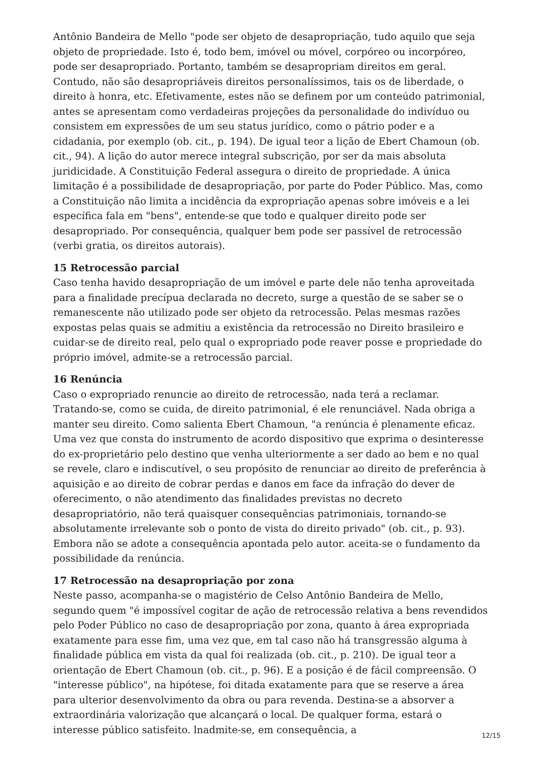Antônio Bandeira de Mello "pode ser objeto de desapropriação, tudo aquilo que seja objeto de propriedade. Isto é, todo bem, imóvel ou móvel, corpóreo ou incorpóreo, pode ser desapropriado. Portanto, também se desapropriam direitos em geral. Contudo, não são desapropriáveis direitos personalíssimos, tais os de liberdade, o direito à honra, etc. Efetivamente, estes não se definem por um conteúdo patrimonial, antes se apresentam como verdadeiras projeções da personalidade do indivíduo ou consistem em expressões de um seu status jurídico, como o pátrio poder e a cidadania, por exemplo (ob. cit., p. 194). De igual teor a lição de Ebert Chamoun (ob. cit., 94). A lição do autor merece integral subscrição, por ser da mais absoluta juridicidade. A Constituição Federal assegura o direito de propriedade. A única limitação é a possibilidade de desapropriação, por parte do Poder Público. Mas, como a Constituição não limita a incidência da expropriação apenas sobre imóveis e a lei específica fala em "bens", entende-se que todo e qualquer direito pode ser desapropriado. Por consequência, qualquer bem pode ser passível de retrocessão (verbi gratia, os direitos autorais).
15 Retrocessão parcial
Caso tenha havido desapropriação de um imóvel e parte dele não tenha aproveitada para a finalidade precípua declarada no decreto, surge a questão de se saber se o remanescente não utilizado pode ser objeto da retrocessão. Pelas mesmas razões expostas pelas quais se admitiu a existência da retrocessão no Direito brasileiro e cuidar-se de direito real, pelo qual o expropriado pode reaver posse e propriedade do próprio imóvel, admite-se a retrocessão parcial.
16 Renúncia
Caso o expropriado renuncie ao direito de retrocessão, nada terá a reclamar. Tratando-se, como se cuida, de direito patrimonial, é ele renunciável. Nada obriga a manter seu direito. Como salienta Ebert Chamoun, "a renúncia é plenamente eficaz. Uma vez que consta do instrumento de acordo dispositivo que exprima o desinteresse do ex-proprietário pelo destino que venha ulteriormente a ser dado ao bem e no qual se revele, claro e indiscutível, o seu propósito de renunciar ao direito de preferência à aquisição e ao direito de cobrar perdas e danos em face da infração do dever de oferecimento, o não atendimento das finalidades previstas no decreto desapropriatório, não terá quaisquer consequências patrimoniais, tornando-se absolutamente irrelevante sob o ponto de vista do direito privado" (ob. cit., p. 93). Embora não se adote a consequência apontada pelo autor. aceita-se o fundamento da possibilidade da renúncia.
17 Retrocessão na desapropriação por zona
Neste passo, acompanha-se o magistério de Celso Antônio Bandeira de Mello, segundo quem "é impossível cogitar de ação de retrocessão relativa a bens revendidos pelo Poder Público no caso de desapropriação por zona, quanto à área expropriada exatamente para esse fim, uma vez que, em tal caso não há transgressão alguma à finalidade pública em vista da qual foi realizada (ob. cit., p. 210). De igual teor a orientação de Ebert Chamoun (ob. cit., p. 96). E a posição é de fácil compreensão. O "interesse público", na hipótese, foi ditada exatamente para que se reserve a área para ulterior desenvolvimento da obra ou para revenda. Destina-se a absorver a extraordinária valorização que alcançará o local. De qualquer forma, estará o interesse público satisfeito. lnadmite-se, em consequência, a
12/15